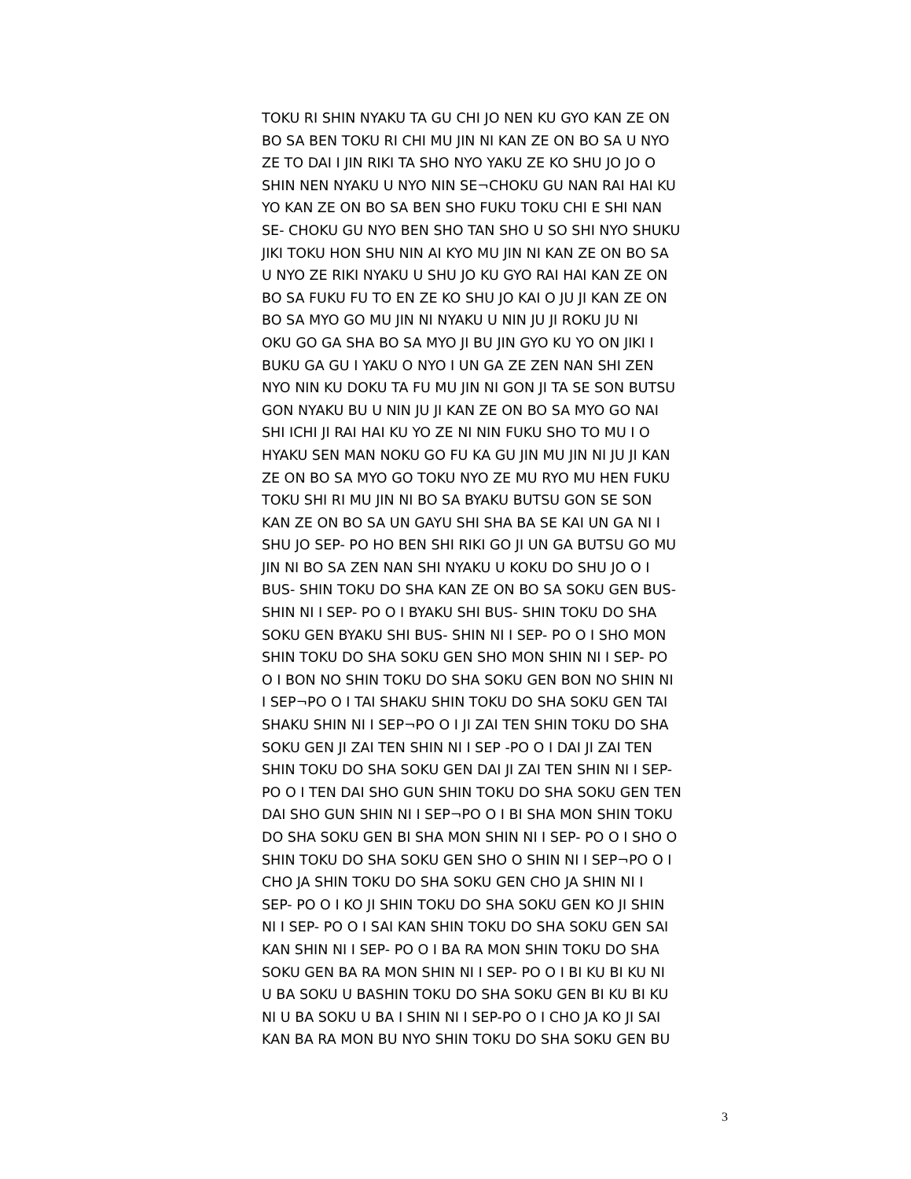TOKU RI SHIN NYAKU TA GU CHI JO NEN KU GYO KAN ZE ON
BO SA BEN TOKU RI CHI MU JIN NI KAN ZE ON BO SA U NYO
ZE TO DAI I JIN RIKI TA SHO NYO YAKU ZE KO SHU JO JO O
SHIN NEN NYAKU U NYO NIN SE¬CHOKU GU NAN RAI HAI KU
YO KAN ZE ON BO SA BEN SHO FUKU TOKU CHI E SHI NAN
SE- CHOKU GU NYO BEN SHO TAN SHO U SO SHI NYO SHUKU
JIKI TOKU HON SHU NIN AI KYO MU JIN NI KAN ZE ON BO SA
U NYO ZE RIKI NYAKU U SHU JO KU GYO RAI HAI KAN ZE ON
BO SA FUKU FU TO EN ZE KO SHU JO KAI O JU JI KAN ZE ON
BO SA MYO GO MU JIN NI NYAKU U NIN JU JI ROKU JU NI
OKU GO GA SHA BO SA MYO JI BU JIN GYO KU YO ON JIKI I
BUKU GA GU I YAKU O NYO I UN GA ZE ZEN NAN SHI ZEN
NYO NIN KU DOKU TA FU MU JIN NI GON JI TA SE SON BUTSU
GON NYAKU BU U NIN JU JI KAN ZE ON BO SA MYO GO NAI
SHI ICHI JI RAI HAI KU YO ZE NI NIN FUKU SHO TO MU I O
HYAKU SEN MAN NOKU GO FU KA GU JIN MU JIN NI JU JI KAN
ZE ON BO SA MYO GO TOKU NYO ZE MU RYO MU HEN FUKU
TOKU SHI RI MU JIN NI BO SA BYAKU BUTSU GON SE SON
KAN ZE ON BO SA UN GAYU SHI SHA BA SE KAI UN GA NI I
SHU JO SEP- PO HO BEN SHI RIKI GO JI UN GA BUTSU GO MU
JIN NI BO SA ZEN NAN SHI NYAKU U KOKU DO SHU JO O I
BUS- SHIN TOKU DO SHA KAN ZE ON BO SA SOKU GEN BUS-
SHIN NI I SEP- PO O I BYAKU SHI BUS- SHIN TOKU DO SHA
SOKU GEN BYAKU SHI BUS- SHIN NI I SEP- PO O I SHO MON
SHIN TOKU DO SHA SOKU GEN SHO MON SHIN NI I SEP- PO
O I BON NO SHIN TOKU DO SHA SOKU GEN BON NO SHIN NI
I SEP¬PO O I TAI SHAKU SHIN TOKU DO SHA SOKU GEN TAI
SHAKU SHIN NI I SEP¬PO O I JI ZAI TEN SHIN TOKU DO SHA
SOKU GEN JI ZAI TEN SHIN NI I SEP -PO O I DAI JI ZAI TEN
SHIN TOKU DO SHA SOKU GEN DAI JI ZAI TEN SHIN NI I SEP-
PO O I TEN DAI SHO GUN SHIN TOKU DO SHA SOKU GEN TEN
DAI SHO GUN SHIN NI I SEP¬PO O I BI SHA MON SHIN TOKU
DO SHA SOKU GEN BI SHA MON SHIN NI I SEP- PO O I SHO O
SHIN TOKU DO SHA SOKU GEN SHO O SHIN NI I SEP¬PO O I
CHO JA SHIN TOKU DO SHA SOKU GEN CHO JA SHIN NI I
SEP- PO O I KO JI SHIN TOKU DO SHA SOKU GEN KO JI SHIN
NI I SEP- PO O I SAI KAN SHIN TOKU DO SHA SOKU GEN SAI
KAN SHIN NI I SEP- PO O I BA RA MON SHIN TOKU DO SHA
SOKU GEN BA RA MON SHIN NI I SEP- PO O I BI KU BI KU NI
U BA SOKU U BASHIN TOKU DO SHA SOKU GEN BI KU BI KU
NI U BA SOKU U BA I SHIN NI I SEP-PO O I CHO JA KO JI SAI
KAN BA RA MON BU NYO SHIN TOKU DO SHA SOKU GEN BU
3